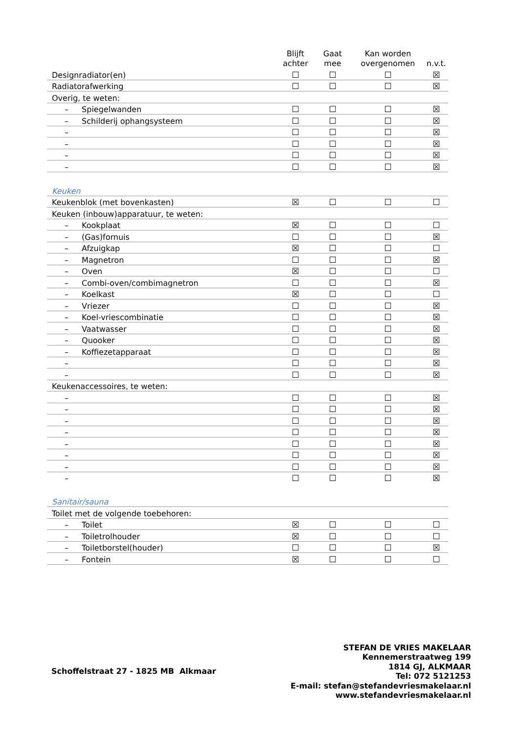| | Blijft achter | Gaat mee | Kan worden overgenomen | n.v.t. |
| --- | --- | --- | --- | --- |
| Designradiator(en) | ☐ | ☐ | ☐ | ☒ |
| Radiatorafwerking | ☐ | ☐ | ☐ | ☒ |
| Overig, te weten: | | | | |
| – Spiegelwanden | ☐ | ☐ | ☐ | ☒ |
| – Schilderij ophangsysteem | ☐ | ☐ | ☐ | ☒ |
| – | ☐ | ☐ | ☐ | ☒ |
| – | ☐ | ☐ | ☐ | ☒ |
| – | ☐ | ☐ | ☐ | ☒ |
| – | ☐ | ☐ | ☐ | ☒ |
| Keuken | | | | |
| Keukenblok (met bovenkasten) | ☒ | ☐ | ☐ | ☐ |
| Keuken (inbouw)apparatuur, te weten: | | | | |
| – Kookplaat | ☒ | ☐ | ☐ | ☐ |
| – (Gas)fornuis | ☐ | ☐ | ☐ | ☒ |
| – Afzuigkap | ☒ | ☐ | ☐ | ☐ |
| – Magnetron | ☐ | ☐ | ☐ | ☒ |
| – Oven | ☒ | ☐ | ☐ | ☐ |
| – Combi-oven/combimagnetron | ☐ | ☐ | ☐ | ☒ |
| – Koelkast | ☒ | ☐ | ☐ | ☐ |
| – Vriezer | ☐ | ☐ | ☐ | ☒ |
| – Koel-vriescombinatie | ☐ | ☐ | ☐ | ☒ |
| – Vaatwasser | ☐ | ☐ | ☐ | ☒ |
| – Quooker | ☐ | ☐ | ☐ | ☒ |
| – Koffiezetapparaat | ☐ | ☐ | ☐ | ☒ |
| – | ☐ | ☐ | ☐ | ☒ |
| – | ☐ | ☐ | ☐ | ☒ |
| Keukenaccessoires, te weten: | | | | |
| – | ☐ | ☐ | ☐ | ☒ |
| – | ☐ | ☐ | ☐ | ☒ |
| – | ☐ | ☐ | ☐ | ☒ |
| – | ☐ | ☐ | ☐ | ☒ |
| – | ☐ | ☐ | ☐ | ☒ |
| – | ☐ | ☐ | ☐ | ☒ |
| – | ☐ | ☐ | ☐ | ☒ |
| – | ☐ | ☐ | ☐ | ☒ |
| Sanitair/sauna | | | | |
| Toilet met de volgende toebehoren: | | | | |
| – Toilet | ☒ | ☐ | ☐ | ☐ |
| – Toiletrolhouder | ☒ | ☐ | ☐ | ☐ |
| – Toiletborstel(houder) | ☐ | ☐ | ☐ | ☒ |
| – Fontein | ☒ | ☐ | ☐ | ☐ |
Schoffelstraat 27 - 1825 MB Alkmaar
STEFAN DE VRIES MAKELAAR
Kennemerstraatweg 199
1814 GJ, ALKMAAR
Tel: 072 5121253
E-mail: stefan@stefandevriesmakelaar.nl
www.stefandevriesmakelaar.nl